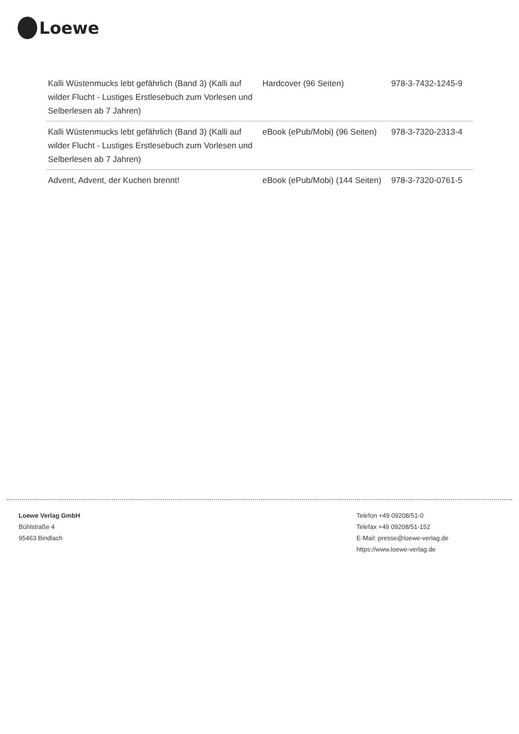Loewe
| Kalli Wüstenmucks lebt gefährlich (Band 3) (Kalli auf wilder Flucht - Lustiges Erstlesebuch zum Vorlesen und Selberlesen ab 7 Jahren) | Hardcover (96 Seiten) | 978-3-7432-1245-9 |
| Kalli Wüstenmucks lebt gefährlich (Band 3) (Kalli auf wilder Flucht - Lustiges Erstlesebuch zum Vorlesen und Selberlesen ab 7 Jahren) | eBook (ePub/Mobi) (96 Seiten) | 978-3-7320-2313-4 |
| Advent, Advent, der Kuchen brennt! | eBook (ePub/Mobi) (144 Seiten) | 978-3-7320-0761-5 |
Loewe Verlag GmbH
Bühlstraße 4
95463 Bindlach
Telefon +49 09208/51-0
Telefax +49 09208/51-152
E-Mail: presse@loewe-verlag.de
https://www.loewe-verlag.de